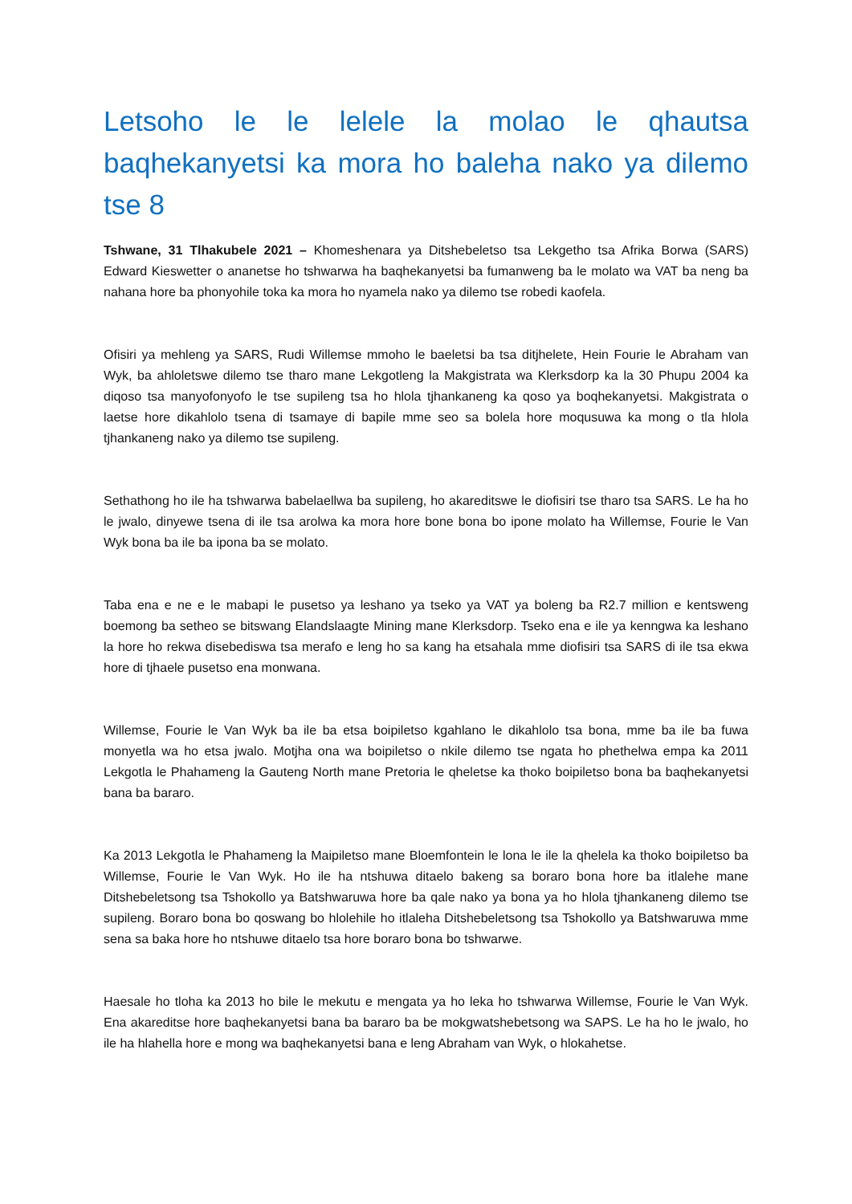Letsoho le le lelele la molao le qhautsa baqhekanyetsi ka mora ho baleha nako ya dilemo tse 8
Tshwane, 31 Tlhakubele 2021 – Khomeshenara ya Ditshebeletso tsa Lekgetho tsa Afrika Borwa (SARS) Edward Kieswetter o ananetse ho tshwarwa ha baqhekanyetsi ba fumanweng ba le molato wa VAT ba neng ba nahana hore ba phonyohile toka ka mora ho nyamela nako ya dilemo tse robedi kaofela.
Ofisiri ya mehleng ya SARS, Rudi Willemse mmoho le baeletsi ba tsa ditjhelete, Hein Fourie le Abraham van Wyk, ba ahloletswe dilemo tse tharo mane Lekgotleng la Makgistrata wa Klerksdorp ka la 30 Phupu 2004 ka diqoso tsa manyofonyofo le tse supileng tsa ho hlola tjhankaneng ka qoso ya boqhekanyetsi. Makgistrata o laetse hore dikahlolo tsena di tsamaye di bapile mme seo sa bolela hore moqusuwa ka mong o tla hlola tjhankaneng nako ya dilemo tse supileng.
Sethathong ho ile ha tshwarwa babelaellwa ba supileng, ho akareditswe le diofisiri tse tharo tsa SARS. Le ha ho le jwalo, dinyewe tsena di ile tsa arolwa ka mora hore bone bona bo ipone molato ha Willemse, Fourie le Van Wyk bona ba ile ba ipona ba se molato.
Taba ena e ne e le mabapi le pusetso ya leshano ya tseko ya VAT ya boleng ba R2.7 million e kentsweng boemong ba setheo se bitswang Elandslaagte Mining mane Klerksdorp. Tseko ena e ile ya kenngwa ka leshano la hore ho rekwa disebediswa tsa merafo e leng ho sa kang ha etsahala mme diofisiri tsa SARS di ile tsa ekwa hore di tjhaele pusetso ena monwana.
Willemse, Fourie le Van Wyk ba ile ba etsa boipiletso kgahlano le dikahlolo tsa bona, mme ba ile ba fuwa monyetla wa ho etsa jwalo. Motjha ona wa boipiletso o nkile dilemo tse ngata ho phethelwa empa ka 2011 Lekgotla le Phahameng la Gauteng North mane Pretoria le qheletse ka thoko boipiletso bona ba baqhekanyetsi bana ba bararo.
Ka 2013 Lekgotla le Phahameng la Maipiletso mane Bloemfontein le lona le ile la qhelela ka thoko boipiletso ba Willemse, Fourie le Van Wyk. Ho ile ha ntshuwa ditaelo bakeng sa boraro bona hore ba itlalehe mane Ditshebeletsong tsa Tshokollo ya Batshwaruwa hore ba qale nako ya bona ya ho hlola tjhankaneng dilemo tse supileng. Boraro bona bo qoswang bo hlolehile ho itlaleha Ditshebeletsong tsa Tshokollo ya Batshwaruwa mme sena sa baka hore ho ntshuwe ditaelo tsa hore boraro bona bo tshwarwe.
Haesale ho tloha ka 2013 ho bile le mekutu e mengata ya ho leka ho tshwarwa Willemse, Fourie le Van Wyk. Ena akareditse hore baqhekanyetsi bana ba bararo ba be mokgwatshebetsong wa SAPS. Le ha ho le jwalo, ho ile ha hlahella hore e mong wa baqhekanyetsi bana e leng Abraham van Wyk, o hlokahetse.